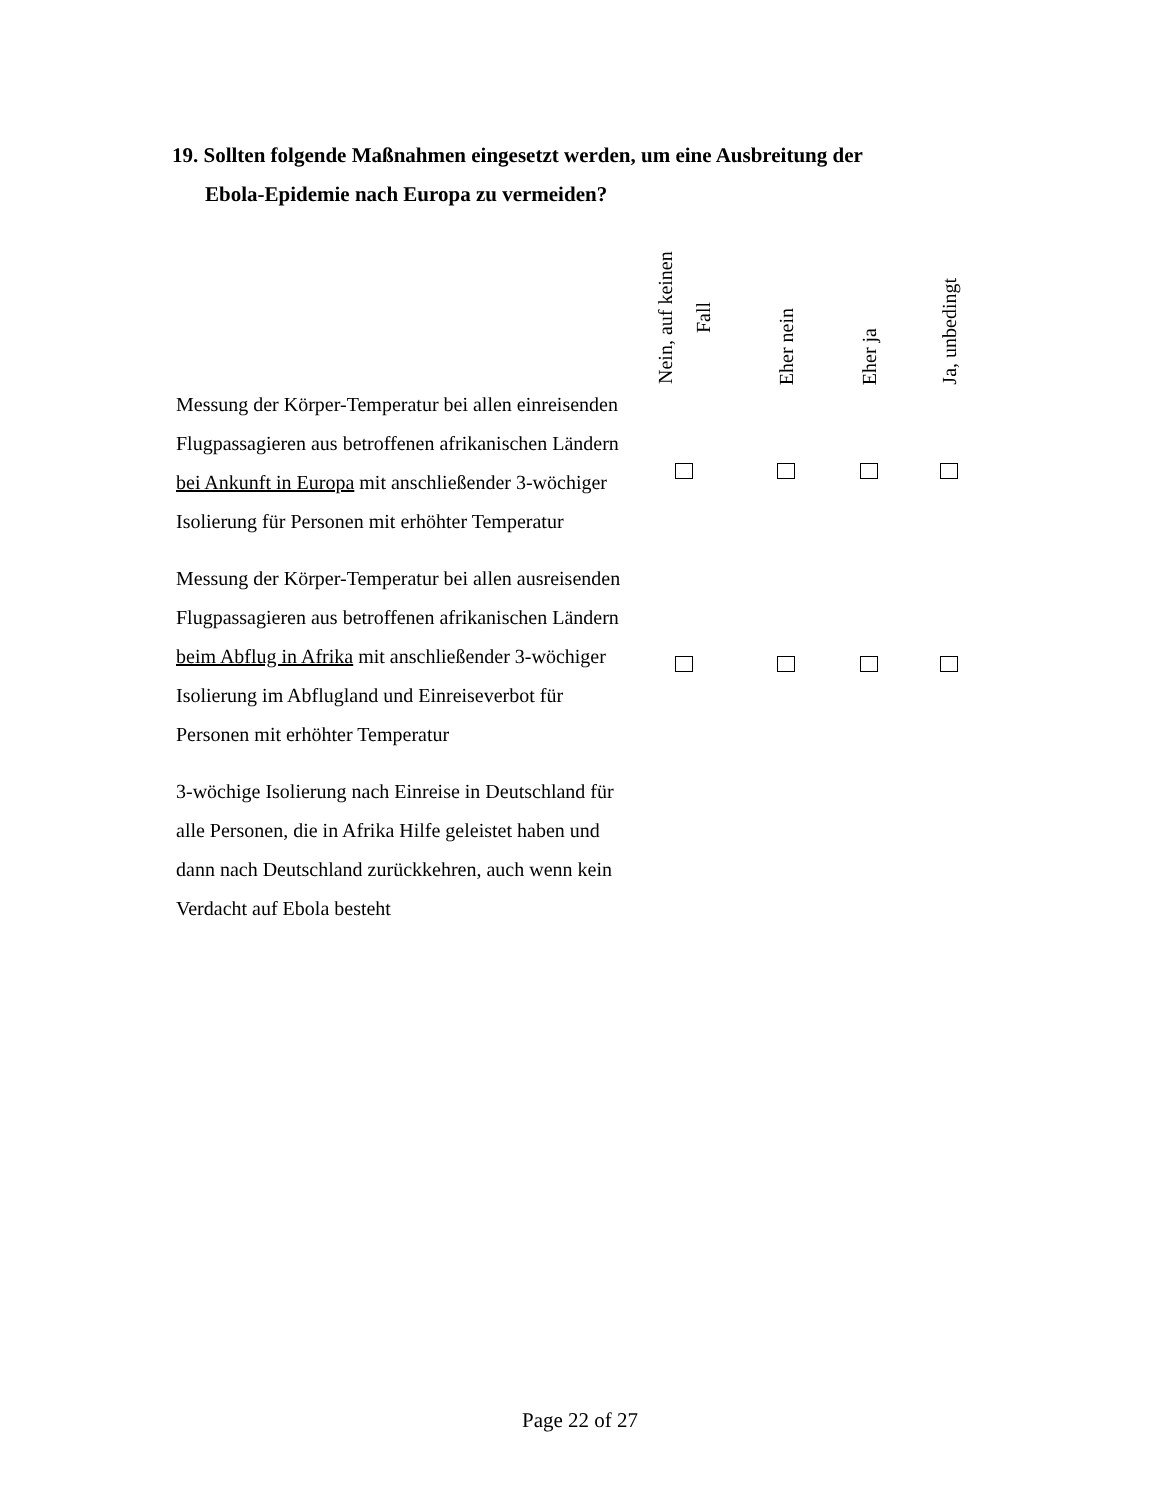19. Sollten folgende Maßnahmen eingesetzt werden, um eine Ausbreitung der
Ebola-Epidemie nach Europa zu vermeiden?
| | Nein, auf keinen Fall | Eher nein | Eher ja | Ja, unbedingt |
| --- | --- | --- | --- | --- |
| Messung der Körper-Temperatur bei allen einreisenden Flugpassagieren aus betroffenen afrikanischen Ländern bei Ankunft in Europa mit anschließender 3-wöchiger Isolierung für Personen mit erhöhter Temperatur | | | | |
| Messung der Körper-Temperatur bei allen ausreisenden Flugpassagieren aus betroffenen afrikanischen Ländern beim Abflug in Afrika mit anschließender 3-wöchiger Isolierung im Abflugland und Einreiseverbot für Personen mit erhöhter Temperatur | | | | |
| 3-wöchige Isolierung nach Einreise in Deutschland für alle Personen, die in Afrika Hilfe geleistet haben und dann nach Deutschland zurückkehren, auch wenn kein Verdacht auf Ebola besteht | | | | |
Page 22 of 27